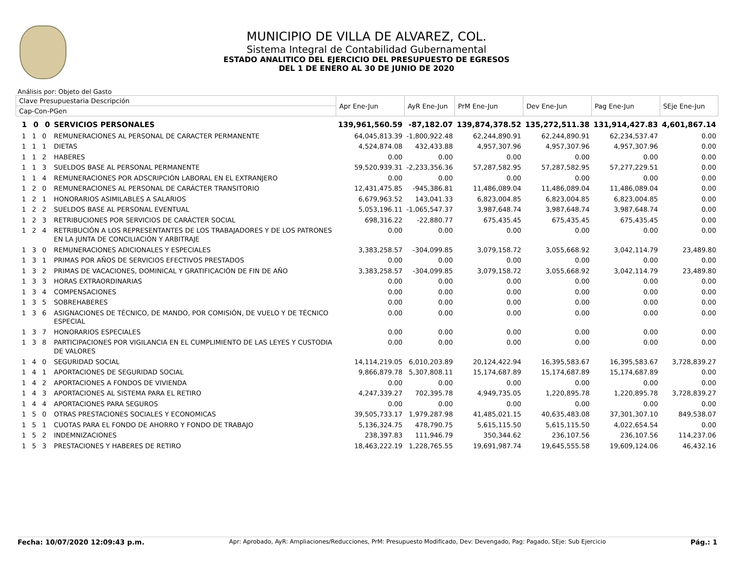MUNICIPIO DE VILLA DE ALVAREZ, COL.
Sistema Integral de Contabilidad Gubernamental
ESTADO ANALITICO DEL EJERCICIO DEL PRESUPUESTO DE EGRESOS
DEL 1 DE ENERO AL 30 DE JUNIO DE 2020
Análisis por: Objeto del Gasto
| Clave Presupuestaria Descripción | | Apr Ene-Jun | AyR Ene-Jun | PrM Ene-Jun | Dev Ene-Jun | Pag Ene-Jun | SEje Ene-Jun |
| --- | --- | --- | --- | --- | --- | --- | --- |
| Cap-Con-PGen | | | | | | | |
| 1 0 0 | SERVICIOS PERSONALES | 139,961,560.59 | -87,182.07 | 139,874,378.52 | 135,272,511.38 | 131,914,427.83 | 4,601,867.14 |
| 1 1 0 | REMUNERACIONES AL PERSONAL DE CARACTER PERMANENTE | 64,045,813.39 | -1,800,922.48 | 62,244,890.91 | 62,244,890.91 | 62,234,537.47 | 0.00 |
| 1 1 1 | DIETAS | 4,524,874.08 | 432,433.88 | 4,957,307.96 | 4,957,307.96 | 4,957,307.96 | 0.00 |
| 1 1 2 | HABERES | 0.00 | 0.00 | 0.00 | 0.00 | 0.00 | 0.00 |
| 1 1 3 | SUELDOS BASE AL PERSONAL PERMANENTE | 59,520,939.31 | -2,233,356.36 | 57,287,582.95 | 57,287,582.95 | 57,277,229.51 | 0.00 |
| 1 1 4 | REMUNERACIONES POR ADSCRIPCIÓN LABORAL EN EL EXTRANJERO | 0.00 | 0.00 | 0.00 | 0.00 | 0.00 | 0.00 |
| 1 2 0 | REMUNERACIONES AL PERSONAL DE CARÁCTER TRANSITORIO | 12,431,475.85 | -945,386.81 | 11,486,089.04 | 11,486,089.04 | 11,486,089.04 | 0.00 |
| 1 2 1 | HONORARIOS ASIMILABLES A SALARIOS | 6,679,963.52 | 143,041.33 | 6,823,004.85 | 6,823,004.85 | 6,823,004.85 | 0.00 |
| 1 2 2 | SUELDOS BASE AL PERSONAL EVENTUAL | 5,053,196.11 | -1,065,547.37 | 3,987,648.74 | 3,987,648.74 | 3,987,648.74 | 0.00 |
| 1 2 3 | RETRIBUCIONES POR SERVICIOS DE CARÁCTER SOCIAL | 698,316.22 | -22,880.77 | 675,435.45 | 675,435.45 | 675,435.45 | 0.00 |
| 1 2 4 | RETRIBUCIÓN A LOS REPRESENTANTES DE LOS TRABAJADORES Y DE LOS PATRONES EN LA JUNTA DE CONCILIACIÓN Y ARBITRAJE | 0.00 | 0.00 | 0.00 | 0.00 | 0.00 | 0.00 |
| 1 3 0 | REMUNERACIONES ADICIONALES Y ESPECIALES | 3,383,258.57 | -304,099.85 | 3,079,158.72 | 3,055,668.92 | 3,042,114.79 | 23,489.80 |
| 1 3 1 | PRIMAS POR AÑOS DE SERVICIOS EFECTIVOS PRESTADOS | 0.00 | 0.00 | 0.00 | 0.00 | 0.00 | 0.00 |
| 1 3 2 | PRIMAS DE VACACIONES, DOMINICAL Y GRATIFICACIÓN DE FIN DE AÑO | 3,383,258.57 | -304,099.85 | 3,079,158.72 | 3,055,668.92 | 3,042,114.79 | 23,489.80 |
| 1 3 3 | HORAS EXTRAORDINARIAS | 0.00 | 0.00 | 0.00 | 0.00 | 0.00 | 0.00 |
| 1 3 4 | COMPENSACIONES | 0.00 | 0.00 | 0.00 | 0.00 | 0.00 | 0.00 |
| 1 3 5 | SOBREHABERES | 0.00 | 0.00 | 0.00 | 0.00 | 0.00 | 0.00 |
| 1 3 6 | ASIGNACIONES DE TÉCNICO, DE MANDO, POR COMISIÓN, DE VUELO Y DE TÉCNICO ESPECIAL | 0.00 | 0.00 | 0.00 | 0.00 | 0.00 | 0.00 |
| 1 3 7 | HONORARIOS ESPECIALES | 0.00 | 0.00 | 0.00 | 0.00 | 0.00 | 0.00 |
| 1 3 8 | PARTICIPACIONES POR VIGILANCIA EN EL CUMPLIMIENTO DE LAS LEYES Y CUSTODIA DE VALORES | 0.00 | 0.00 | 0.00 | 0.00 | 0.00 | 0.00 |
| 1 4 0 | SEGURIDAD SOCIAL | 14,114,219.05 | 6,010,203.89 | 20,124,422.94 | 16,395,583.67 | 16,395,583.67 | 3,728,839.27 |
| 1 4 1 | APORTACIONES DE SEGURIDAD SOCIAL | 9,866,879.78 | 5,307,808.11 | 15,174,687.89 | 15,174,687.89 | 15,174,687.89 | 0.00 |
| 1 4 2 | APORTACIONES A FONDOS DE VIVIENDA | 0.00 | 0.00 | 0.00 | 0.00 | 0.00 | 0.00 |
| 1 4 3 | APORTACIONES AL SISTEMA PARA EL RETIRO | 4,247,339.27 | 702,395.78 | 4,949,735.05 | 1,220,895.78 | 1,220,895.78 | 3,728,839.27 |
| 1 4 4 | APORTACIONES PARA SEGUROS | 0.00 | 0.00 | 0.00 | 0.00 | 0.00 | 0.00 |
| 1 5 0 | OTRAS PRESTACIONES SOCIALES Y ECONOMICAS | 39,505,733.17 | 1,979,287.98 | 41,485,021.15 | 40,635,483.08 | 37,301,307.10 | 849,538.07 |
| 1 5 1 | CUOTAS PARA EL FONDO DE AHORRO Y FONDO DE TRABAJO | 5,136,324.75 | 478,790.75 | 5,615,115.50 | 5,615,115.50 | 4,022,654.54 | 0.00 |
| 1 5 2 | INDEMNIZACIONES | 238,397.83 | 111,946.79 | 350,344.62 | 236,107.56 | 236,107.56 | 114,237.06 |
| 1 5 3 | PRESTACIONES Y HABERES DE RETIRO | 18,463,222.19 | 1,228,765.55 | 19,691,987.74 | 19,645,555.58 | 19,609,124.06 | 46,432.16 |
Fecha: 10/07/2020 12:09:43 p.m. Apr: Aprobado, AyR: Ampliaciones/Reducciones, PrM: Presupuesto Modificado, Dev: Devengado, Pag: Pagado, SEje: Sub Ejercicio Pág.: 1